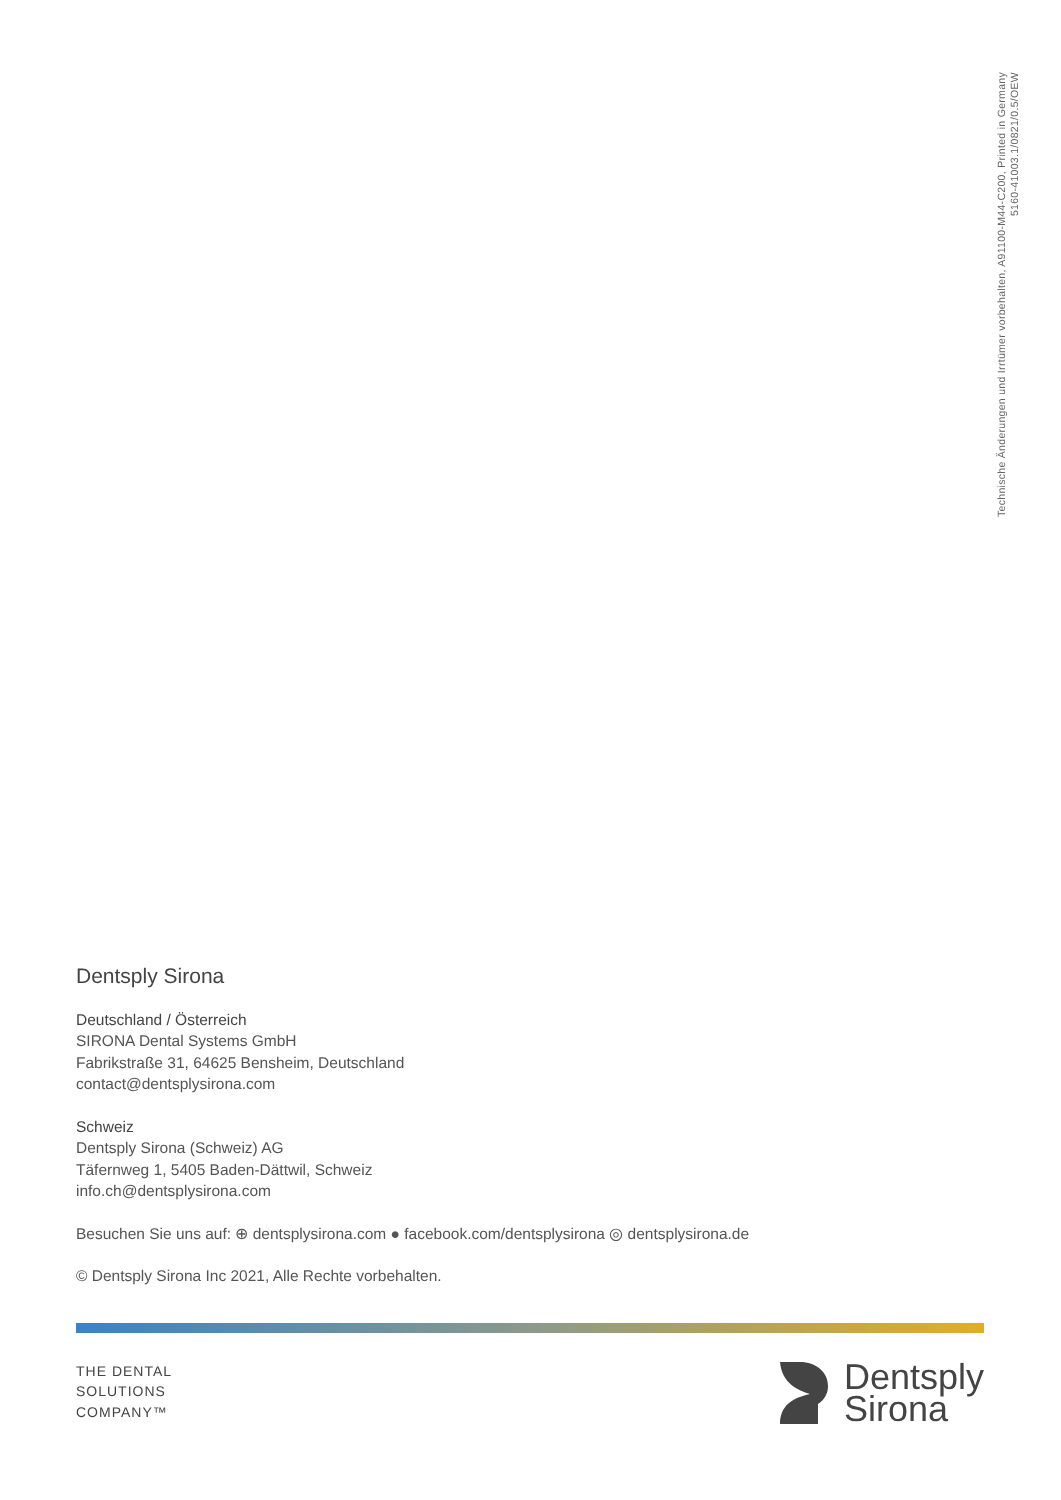Technische Änderungen und Irrtümer vorbehalten, A91100-M44-C200, Printed in Germany
5160-41003.1/0821/0.5/OEW
Dentsply Sirona
Deutschland / Österreich
SIRONA Dental Systems GmbH
Fabrikstraße 31, 64625 Bensheim, Deutschland
contact@dentsplysirona.com
Schweiz
Dentsply Sirona (Schweiz) AG
Täfernweg 1, 5405 Baden-Dättwil, Schweiz
info.ch@dentsplysirona.com
Besuchen Sie uns auf: ⊕ dentsplysirona.com ● facebook.com/dentsplysirona ◎ dentsplysirona.de
© Dentsply Sirona Inc 2021, Alle Rechte vorbehalten.
THE DENTAL
SOLUTIONS
COMPANY™
Dentsply
Sirona